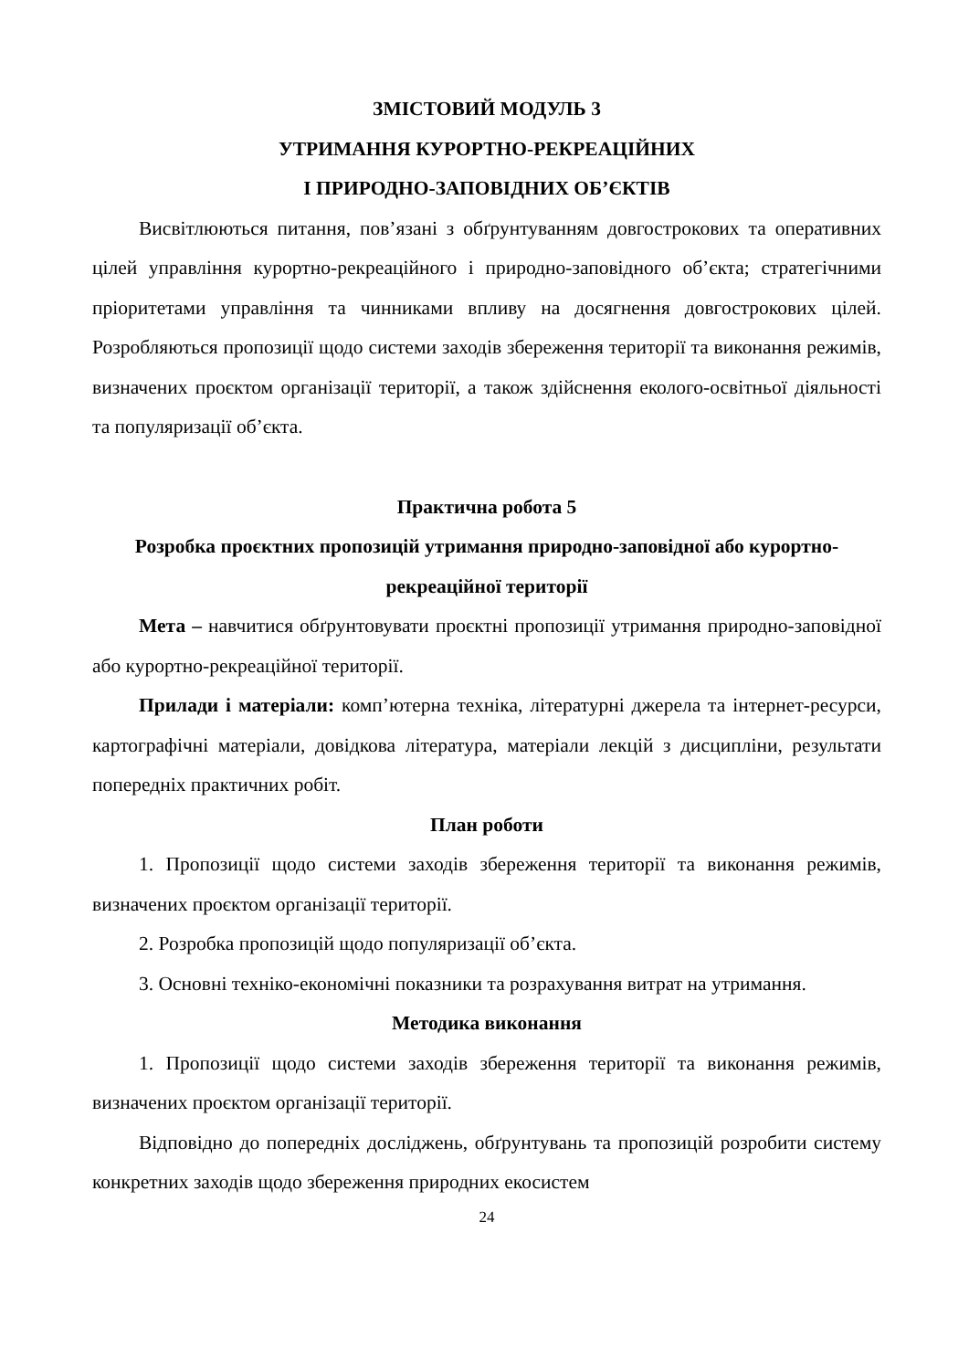ЗМІСТОВИЙ МОДУЛЬ 3
УТРИМАННЯ КУРОРТНО-РЕКРЕАЦІЙНИХ
І ПРИРОДНО-ЗАПОВІДНИХ ОБ’ЄКТІВ
Висвітлюються питання, пов’язані з обґрунтуванням довгострокових та оперативних цілей управління курортно-рекреаційного і природно-заповідного об’єкта; стратегічними пріоритетами управління та чинниками впливу на досягнення довгострокових цілей. Розробляються пропозиції щодо системи заходів збереження території та виконання режимів, визначених проєктом організації території, а також здійснення еколого-освітньої діяльності та популяризації об’єкта.
Практична робота 5
Розробка проєктних пропозицій утримання природно-заповідної або курортно-рекреаційної території
Мета – навчитися обґрунтовувати проєктні пропозиції утримання природно-заповідної або курортно-рекреаційної території.
Прилади і матеріали: комп’ютерна техніка, літературні джерела та інтернет-ресурси, картографічні матеріали, довідкова література, матеріали лекцій з дисципліни, результати попередніх практичних робіт.
План роботи
1. Пропозиції щодо системи заходів збереження території та виконання режимів, визначених проєктом організації території.
2. Розробка пропозицій щодо популяризації об’єкта.
3. Основні техніко-економічні показники та розрахування витрат на утримання.
Методика виконання
1. Пропозиції щодо системи заходів збереження території та виконання режимів, визначених проєктом організації території.
Відповідно до попередніх досліджень, обґрунтувань та пропозицій розробити систему конкретних заходів щодо збереження природних екосистем
24